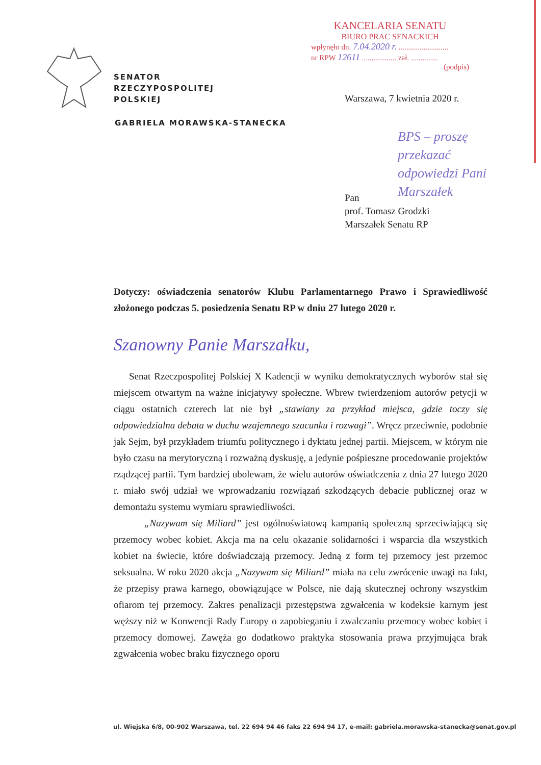KANCELARIA SENATU
BIURO PRAC SENACKICH
wpłynęło dn. 7.04.2020 r. ..........................
nr RPW 12611 .................. zał. ..............
(podpis)
SENATOR
RZECZYPOSPOLITEJ
POLSKIEJ
GABRIELA MORAWSKA-STANECKA
Warszawa, 7 kwietnia 2020 r.
BPS – proszę
przekazać
odpowiedzi Pani
Marszałek
Pan
prof. Tomasz Grodzki
Marszałek Senatu RP
Dotyczy: oświadczenia senatorów Klubu Parlamentarnego Prawo i Sprawiedliwość złożonego podczas 5. posiedzenia Senatu RP w dniu 27 lutego 2020 r.
Szanowny Panie Marszałku,
Senat Rzeczpospolitej Polskiej X Kadencji w wyniku demokratycznych wyborów stał się miejscem otwartym na ważne inicjatywy społeczne. Wbrew twierdzeniom autorów petycji w ciągu ostatnich czterech lat nie był „stawiany za przykład miejsca, gdzie toczy się odpowiedzialna debata w duchu wzajemnego szacunku i rozwagi”. Wręcz przeciwnie, podobnie jak Sejm, był przykładem triumfu politycznego i dyktatu jednej partii. Miejscem, w którym nie było czasu na merytoryczną i rozważną dyskusję, a jedynie pośpieszne procedowanie projektów rządzącej partii. Tym bardziej ubolewam, że wielu autorów oświadczenia z dnia 27 lutego 2020 r. miało swój udział we wprowadzaniu rozwiązań szkodzących debacie publicznej oraz w demontażu systemu wymiaru sprawiedliwości.
„Nazywam się Miliard” jest ogólnoświatową kampanią społeczną sprzeciwiającą się przemocy wobec kobiet. Akcja ma na celu okazanie solidarności i wsparcia dla wszystkich kobiet na świecie, które doświadczają przemocy. Jedną z form tej przemocy jest przemoc seksualna. W roku 2020 akcja „Nazywam się Miliard” miała na celu zwrócenie uwagi na fakt, że przepisy prawa karnego, obowiązujące w Polsce, nie dają skutecznej ochrony wszystkim ofiarom tej przemocy. Zakres penalizacji przestępstwa zgwałcenia w kodeksie karnym jest węższy niż w Konwencji Rady Europy o zapobieganiu i zwalczaniu przemocy wobec kobiet i przemocy domowej. Zawęża go dodatkowo praktyka stosowania prawa przyjmująca brak zgwałcenia wobec braku fizycznego oporu
ul. Wiejska 6/8, 00-902 Warszawa, tel. 22 694 94 46 faks 22 694 94 17, e-mail: gabriela.morawska-stanecka@senat.gov.pl